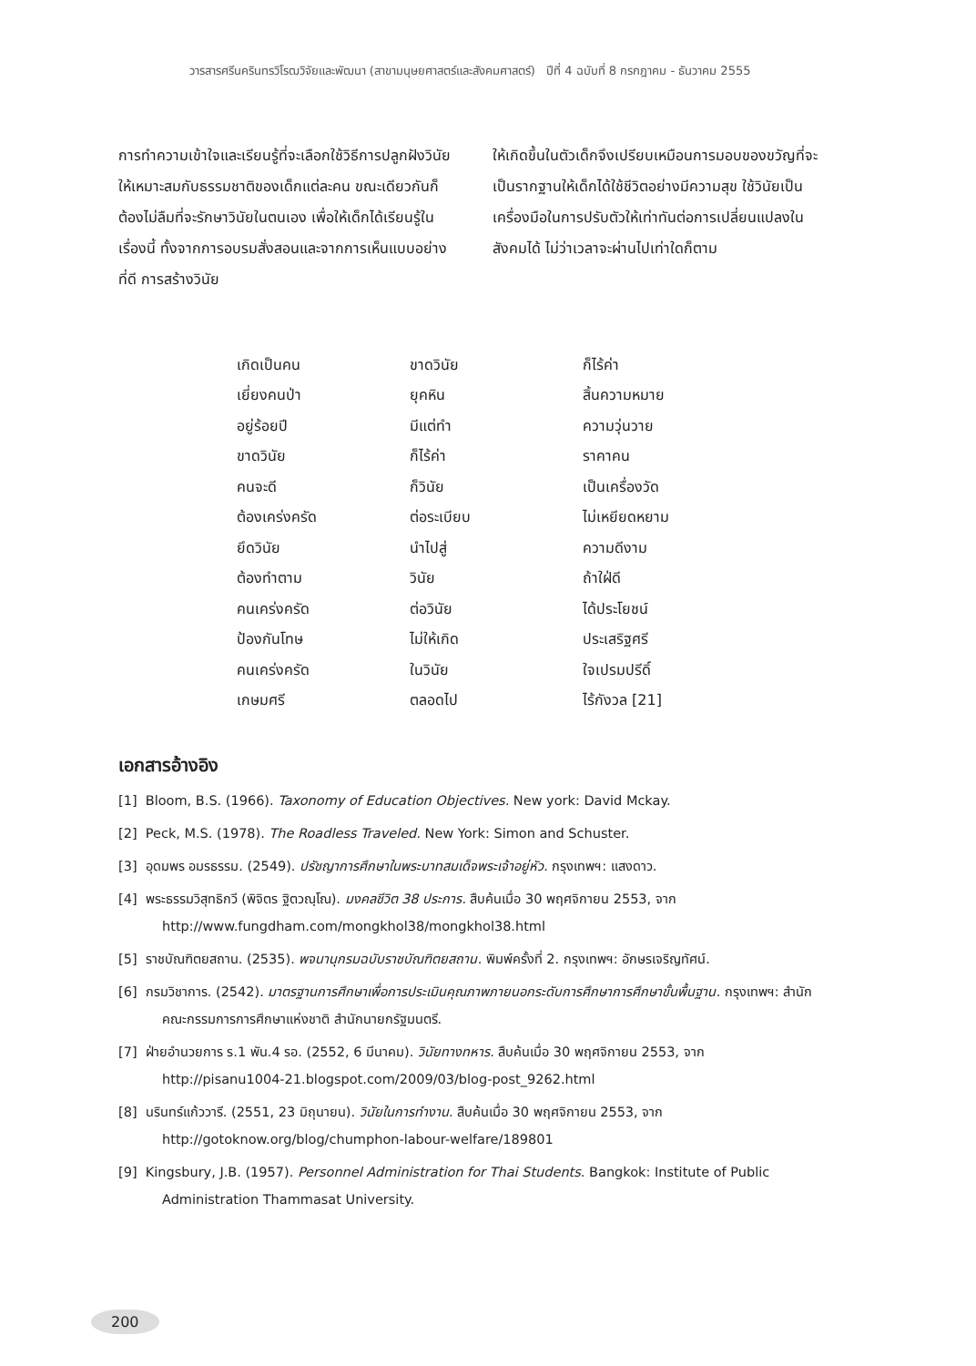วารสารศรีนครินทรวิโรฒวิจัยและพัฒนา (สาขามนุษยศาสตร์และสังคมศาสตร์) ปีที่ 4 ฉบับที่ 8 กรกฎาคม - ธันวาคม 2555
การทำความเข้าใจและเรียนรู้ที่จะเลือกใช้วิธีการปลูกฝังวินัยให้เหมาะสมกับธรรมชาติของเด็กแต่ละคน ขณะเดียวกันก็ต้องไม่ลืมที่จะรักษาวินัยในตนเอง เพื่อให้เด็กได้เรียนรู้ในเรื่องนี้ ทั้งจากการอบรมสั่งสอนและจากการเห็นแบบอย่างที่ดี การสร้างวินัย
ให้เกิดขึ้นในตัวเด็กจึงเปรียบเหมือนการมอบของขวัญที่จะเป็นรากฐานให้เด็กได้ใช้ชีวิตอย่างมีความสุข ใช้วินัยเป็นเครื่องมือในการปรับตัวให้เท่าทันต่อการเปลี่ยนแปลงในสังคมได้ ไม่ว่าเวลาจะผ่านไปเท่าใดก็ตาม
| เกิดเป็นคน | ขาดวินัย | ก็ไร้ค่า |
| เยี่ยงคนป่า | ยุคหิน | สิ้นความหมาย |
| อยู่ร้อยปี | มีแต่ทำ | ความวุ่นวาย |
| ขาดวินัย | ก็ไร้ค่า | ราคาคน |
| คนจะดี | ก็วินัย | เป็นเครื่องวัด |
| ต้องเคร่งครัด | ต่อระเบียบ | ไม่เหยียดหยาม |
| ยึดวินัย | นำไปสู่ | ความดีงาม |
| ต้องทำตาม | วินัย | ถ้าใฝ่ดี |
| คนเคร่งครัด | ต่อวินัย | ได้ประโยชน์ |
| ป้องกันโทษ | ไม่ให้เกิด | ประเสริฐศรี |
| คนเคร่งครัด | ในวินัย | ใจเปรมปรีดิ์ |
| เกษมศรี | ตลอดไป | ไร้กังวล [21] |
เอกสารอ้างอิง
[1] Bloom, B.S. (1966). Taxonomy of Education Objectives. New york: David Mckay.
[2] Peck, M.S. (1978). The Roadless Traveled. New York: Simon and Schuster.
[3] อุดมพร อมรธรรม. (2549). ปรัชญาการศึกษาในพระบาทสมเด็จพระเจ้าอยู่หัว. กรุงเทพฯ: แสงดาว.
[4] พระธรรมวิสุทธิกวี (พิจิตร ฐิตวณฺโณ). มงคลชีวิต 38 ประการ. สืบค้นเมื่อ 30 พฤศจิกายน 2553, จาก http://www.fungdham.com/mongkhol38/mongkhol38.html
[5] ราชบัณฑิตยสถาน. (2535). พจนานุกรมฉบับราชบัณฑิตยสถาน. พิมพ์ครั้งที่ 2. กรุงเทพฯ: อักษรเจริญทัศน์.
[6] กรมวิชาการ. (2542). มาตรฐานการศึกษาเพื่อการประเมินคุณภาพภายนอกระดับการศึกษาการศึกษาขั้นพื้นฐาน. กรุงเทพฯ: สำนักคณะกรรมการการศึกษาแห่งชาติ สำนักนายกรัฐมนตรี.
[7] ฝ่ายอำนวยการ ร.1 พัน.4 รอ. (2552, 6 มีนาคม). วินัยทางทหาร. สืบค้นเมื่อ 30 พฤศจิกายน 2553, จาก http://pisanu1004-21.blogspot.com/2009/03/blog-post_9262.html
[8] นรินทร์แก้ววารี. (2551, 23 มิถุนายน). วินัยในการทำงาน. สืบค้นเมื่อ 30 พฤศจิกายน 2553, จาก http://gotoknow.org/blog/chumphon-labour-welfare/189801
[9] Kingsbury, J.B. (1957). Personnel Administration for Thai Students. Bangkok: Institute of Public Administration Thammasat University.
200